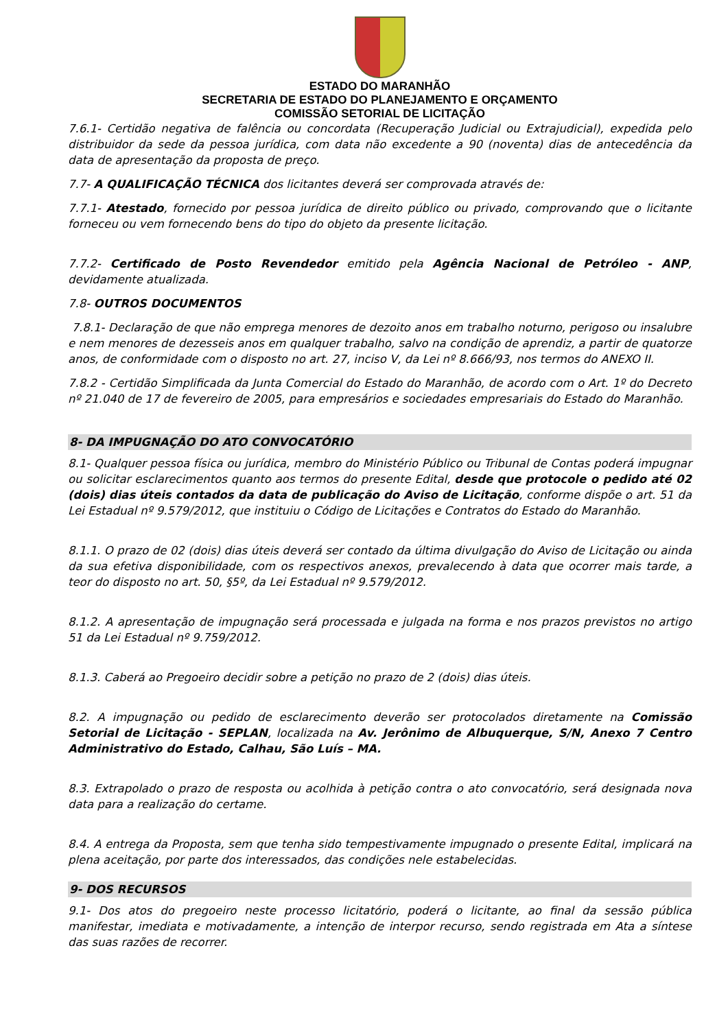ESTADO DO MARANHÃO
SECRETARIA DE ESTADO DO PLANEJAMENTO E ORÇAMENTO
COMISSÃO SETORIAL DE LICITAÇÃO
7.6.1- Certidão negativa de falência ou concordata (Recuperação Judicial ou Extrajudicial), expedida pelo distribuidor da sede da pessoa jurídica, com data não excedente a 90 (noventa) dias de antecedência da data de apresentação da proposta de preço.
7.7- A QUALIFICAÇÃO TÉCNICA dos licitantes deverá ser comprovada através de:
7.7.1- Atestado, fornecido por pessoa jurídica de direito público ou privado, comprovando que o licitante forneceu ou vem fornecendo bens do tipo do objeto da presente licitação.
7.7.2- Certificado de Posto Revendedor emitido pela Agência Nacional de Petróleo - ANP, devidamente atualizada.
7.8- OUTROS DOCUMENTOS
7.8.1- Declaração de que não emprega menores de dezoito anos em trabalho noturno, perigoso ou insalubre e nem menores de dezesseis anos em qualquer trabalho, salvo na condição de aprendiz, a partir de quatorze anos, de conformidade com o disposto no art. 27, inciso V, da Lei nº 8.666/93, nos termos do ANEXO II.
7.8.2 - Certidão Simplificada da Junta Comercial do Estado do Maranhão, de acordo com o Art. 1º do Decreto nº 21.040 de 17 de fevereiro de 2005, para empresários e sociedades empresariais do Estado do Maranhão.
8- DA IMPUGNAÇÃO DO ATO CONVOCATÓRIO
8.1- Qualquer pessoa física ou jurídica, membro do Ministério Público ou Tribunal de Contas poderá impugnar ou solicitar esclarecimentos quanto aos termos do presente Edital, desde que protocole o pedido até 02 (dois) dias úteis contados da data de publicação do Aviso de Licitação, conforme dispõe o art. 51 da Lei Estadual nº 9.579/2012, que instituiu o Código de Licitações e Contratos do Estado do Maranhão.
8.1.1. O prazo de 02 (dois) dias úteis deverá ser contado da última divulgação do Aviso de Licitação ou ainda da sua efetiva disponibilidade, com os respectivos anexos, prevalecendo à data que ocorrer mais tarde, a teor do disposto no art. 50, §5º, da Lei Estadual nº 9.579/2012.
8.1.2. A apresentação de impugnação será processada e julgada na forma e nos prazos previstos no artigo 51 da Lei Estadual nº 9.759/2012.
8.1.3. Caberá ao Pregoeiro decidir sobre a petição no prazo de 2 (dois) dias úteis.
8.2. A impugnação ou pedido de esclarecimento deverão ser protocolados diretamente na Comissão Setorial de Licitação - SEPLAN, localizada na Av. Jerônimo de Albuquerque, S/N, Anexo 7 Centro Administrativo do Estado, Calhau, São Luís – MA.
8.3. Extrapolado o prazo de resposta ou acolhida à petição contra o ato convocatório, será designada nova data para a realização do certame.
8.4. A entrega da Proposta, sem que tenha sido tempestivamente impugnado o presente Edital, implicará na plena aceitação, por parte dos interessados, das condições nele estabelecidas.
9- DOS RECURSOS
9.1- Dos atos do pregoeiro neste processo licitatório, poderá o licitante, ao final da sessão pública manifestar, imediata e motivadamente, a intenção de interpor recurso, sendo registrada em Ata a síntese das suas razões de recorrer.